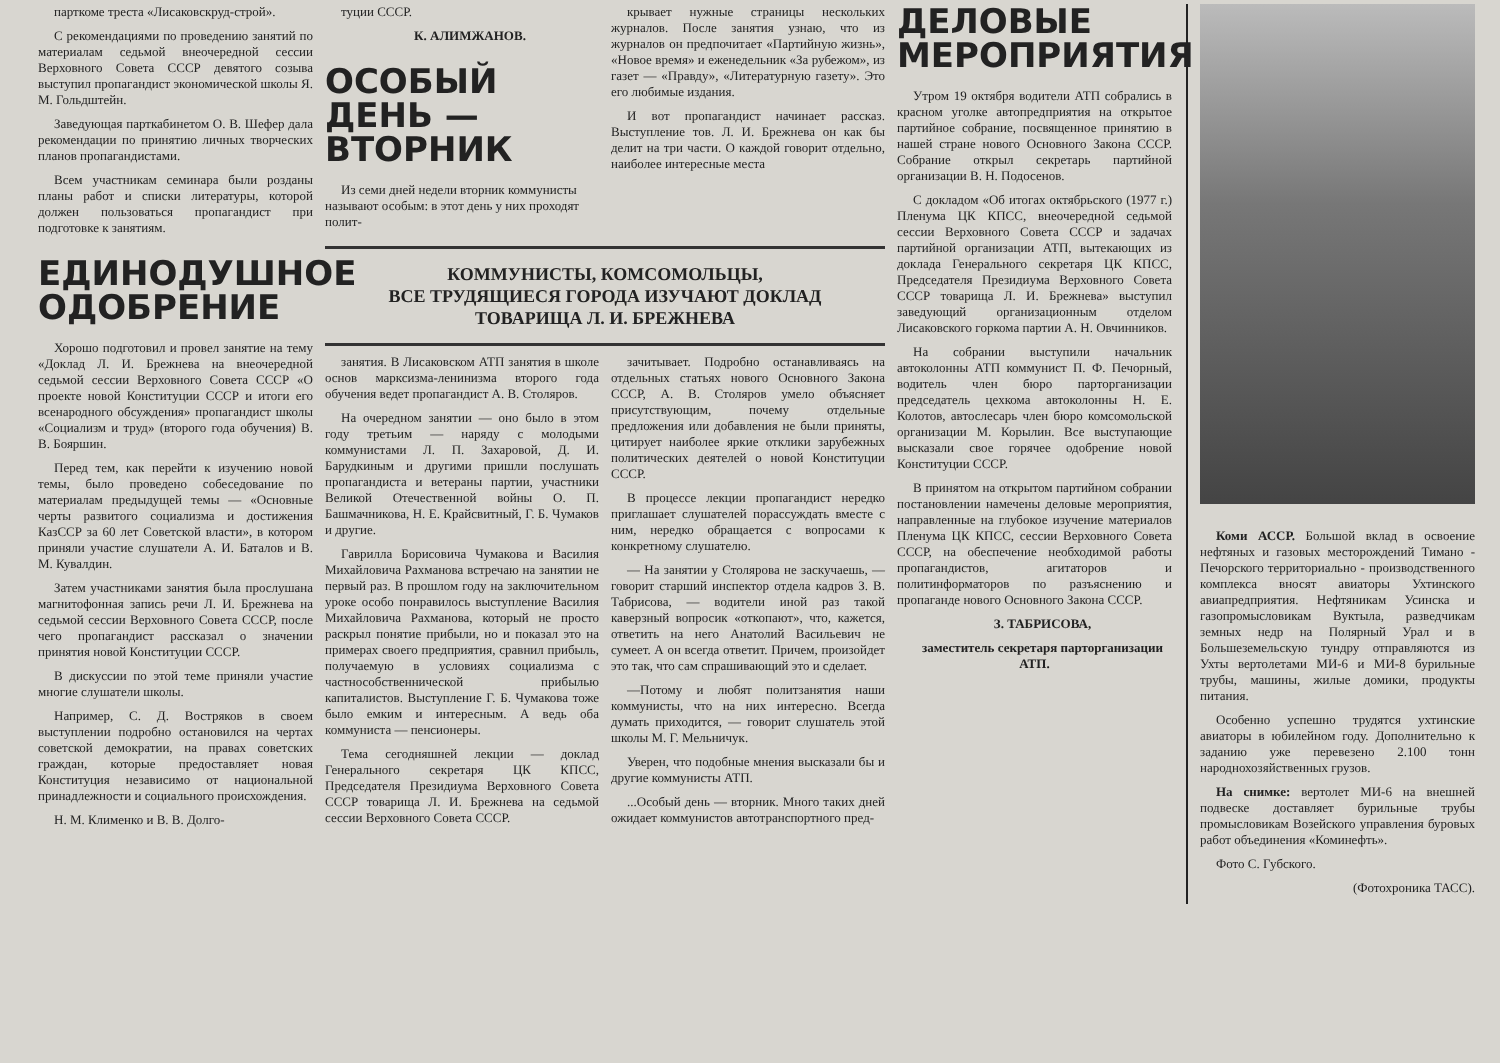парткоме треста «Лисаковскруд-строй».
С рекомендациями по проведению занятий по материалам седьмой внеочередной сессии Верховного Совета СССР девятого созыва выступил пропагандист экономической школы Я. М. Гольдштейн.
Заведующая парткабинетом О. В. Шефер дала рекомендации по принятию личных творческих планов пропагандистами.
Всем участникам семинара были розданы планы работ и списки литературы, которой должен пользоваться пропагандист при подготовке к занятиям.
ЕДИНОДУШНОЕ ОДОБРЕНИЕ
Хорошо подготовил и провел занятие на тему «Доклад Л. И. Брежнева на внеочередной седьмой сессии Верховного Совета СССР «О проекте новой Конституции СССР и итоги его всенародного обсуждения» пропагандист школы «Социализм и труд» (второго года обучения) В. В. Бояршин.
Перед тем, как перейти к изучению новой темы, было проведено собеседование по материалам предыдущей темы — «Основные черты развитого социализма и достижения КазССР за 60 лет Советской власти», в котором приняли участие слушатели А. И. Баталов и В. М. Кувалдин.
Затем участниками занятия была прослушана магнитофонная запись речи Л. И. Брежнева на седьмой сессии Верховного Совета СССР, после чего пропагандист рассказал о значении принятия новой Конституции СССР.
В дискуссии по этой теме приняли участие многие слушатели школы.
Например, С. Д. Востряков в своем выступлении подробно остановился на чертах советской демократии, на правах советских граждан, которые предоставляет новая Конституция независимо от национальной принадлежности и социального происхождения.
Н. М. Клименко и В. В. Долго-
туции СССР.
К. АЛИМЖАНОВ.
ОСОБЫЙ ДЕНЬ — ВТОРНИК
Из семи дней недели вторник коммунисты называют особым: в этот день у них проходят полит-
крывает нужные страницы нескольких журналов. После занятия узнаю, что из журналов он предпочитает «Партийную жизнь», «Новое время» и еженедельник «За рубежом», из газет — «Правду», «Литературную газету». Это его любимые издания.
И вот пропагандист начинает рассказ. Выступление тов. Л. И. Брежнева он как бы делит на три части. О каждой говорит отдельно, наиболее интересные места
КОММУНИСТЫ, КОМСОМОЛЬЦЫ,
ВСЕ ТРУДЯЩИЕСЯ ГОРОДА ИЗУЧАЮТ ДОКЛАД
ТОВАРИЩА Л. И. БРЕЖНЕВА
занятия. В Лисаковском АТП занятия в школе основ марксизма-ленинизма второго года обучения ведет пропагандист А. В. Столяров.
На очередном занятии — оно было в этом году третьим — наряду с молодыми коммунистами Л. П. Захаровой, Д. И. Барудкиным и другими пришли послушать пропагандиста и ветераны партии, участники Великой Отечественной войны О. П. Башмачникова, Н. Е. Крайсвитный, Г. Б. Чумаков и другие.
Гаврилла Борисовича Чумакова и Василия Михайловича Рахманова встречаю на занятии не первый раз. В прошлом году на заключительном уроке особо понравилось выступление Василия Михайловича Рахманова, который не просто раскрыл понятие прибыли, но и показал это на примерах своего предприятия, сравнил прибыль, получаемую в условиях социализма с частнособственнической прибылью капиталистов. Выступление Г. Б. Чумакова тоже было емким и интересным. А ведь оба коммуниста — пенсионеры.
Тема сегодняшней лекции — доклад Генерального секретаря ЦК КПСС, Председателя Президиума Верховного Совета СССР товарища Л. И. Брежнева на седьмой сессии Верховного Совета СССР.
зачитывает. Подробно останавливаясь на отдельных статьях нового Основного Закона СССР, А. В. Столяров умело объясняет присутствующим, почему отдельные предложения или добавления не были приняты, цитирует наиболее яркие отклики зарубежных политических деятелей о новой Конституции СССР.
В процессе лекции пропагандист нередко приглашает слушателей порассуждать вместе с ним, нередко обращается с вопросами к конкретному слушателю.
— На занятии у Столярова не заскучаешь, — говорит старший инспектор отдела кадров З. В. Табрисова, — водители иной раз такой каверзный вопросик «откопают», что, кажется, ответить на него Анатолий Васильевич не сумеет. А он всегда ответит. Причем, произойдет это так, что сам спрашивающий это и сделает.
—Потому и любят политзанятия наши коммунисты, что на них интересно. Всегда думать приходится, — говорит слушатель этой школы М. Г. Мельничук.
Уверен, что подобные мнения высказали бы и другие коммунисты АТП.
...Особый день — вторник. Много таких дней ожидает коммунистов автотранспортного пред-
ДЕЛОВЫЕ МЕРОПРИЯТИЯ
Утром 19 октября водители АТП собрались в красном уголке автопредприятия на открытое партийное собрание, посвященное принятию в нашей стране нового Основного Закона СССР. Собрание открыл секретарь партийной организации В. Н. Подосенов.
С докладом «Об итогах октябрьского (1977 г.) Пленума ЦК КПСС, внеочередной седьмой сессии Верховного Совета СССР и задачах партийной организации АТП, вытекающих из доклада Генерального секретаря ЦК КПСС, Председателя Президиума Верховного Совета СССР товарища Л. И. Брежнева» выступил заведующий организационным отделом Лисаковского горкома партии А. Н. Овчинников.
На собрании выступили начальник автоколонны АТП коммунист П. Ф. Печорный, водитель член бюро парторганизации председатель цехкома автоколонны Н. Е. Колотов, автослесарь член бюро комсомольской организации М. Корылин. Все выступающие высказали свое горячее одобрение новой Конституции СССР.
В принятом на открытом партийном собрании постановлении намечены деловые мероприятия, направленные на глубокое изучение материалов Пленума ЦК КПСС, сессии Верховного Совета СССР, на обеспечение необходимой работы пропагандистов, агитаторов и политинформаторов по разъяснению и пропаганде нового Основного Закона СССР.
З. ТАБРИСОВА,
заместитель секретаря парторганизации АТП.
Коми АССР. Большой вклад в освоение нефтяных и газовых месторождений Тимано - Печорского территориально - производственного комплекса вносят авиаторы Ухтинского авиапредприятия. Нефтяникам Усинска и газопромысловикам Вуктыла, разведчикам земных недр на Полярный Урал и в Большеземельскую тундру отправляются из Ухты вертолетами МИ-6 и МИ-8 бурильные трубы, машины, жилые домики, продукты питания.
Особенно успешно трудятся ухтинские авиаторы в юбилейном году. Дополнительно к заданию уже перевезено 2.100 тонн народнохозяйственных грузов.
На снимке: вертолет МИ-6 на внешней подвеске доставляет бурильные трубы промысловикам Возейского управления буровых работ объединения «Коминефть».
Фото С. Губского.
(Фотохроника ТАСС).